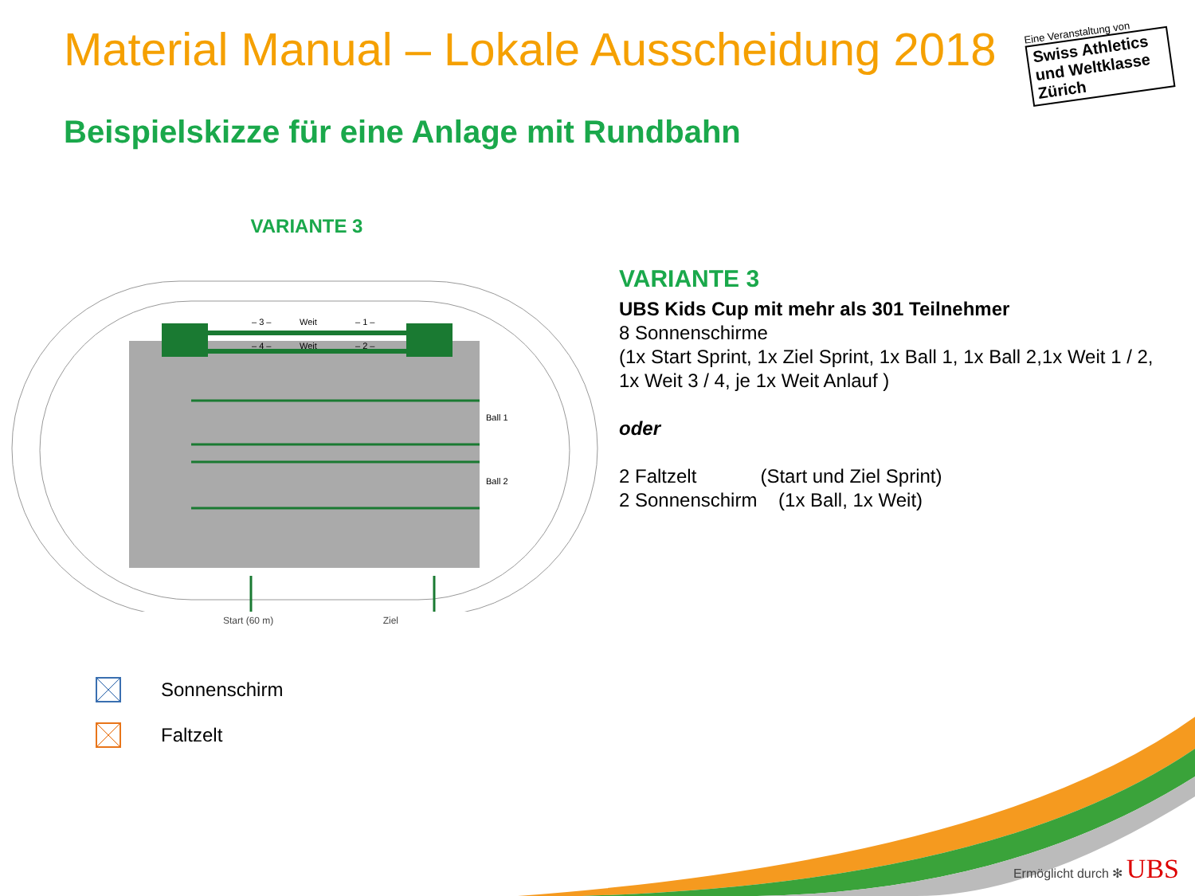Material Manual – Lokale Ausscheidung 2018
Eine Veranstaltung von
Swiss Athletics und Weltklasse Zürich
Beispielskizze für eine Anlage mit Rundbahn
VARIANTE 3
– 3 –
Weit
– 1 –
– 4 –
Weit
– 2 –
Ball 1
Ball 2
Start (60 m) Ziel
VARIANTE 3
UBS Kids Cup mit mehr als 301 Teilnehmer
8 Sonnenschirme
(1x Start Sprint, 1x Ziel Sprint, 1x Ball 1, 1x Ball 2,1x Weit 1 / 2, 1x Weit 3 / 4, je 1x Weit Anlauf )
oder
2 Faltzelt (Start und Ziel Sprint)
2 Sonnenschirm (1x Ball, 1x Weit)
Sonnenschirm
Faltzelt
Ermöglicht durch ✻ UBS